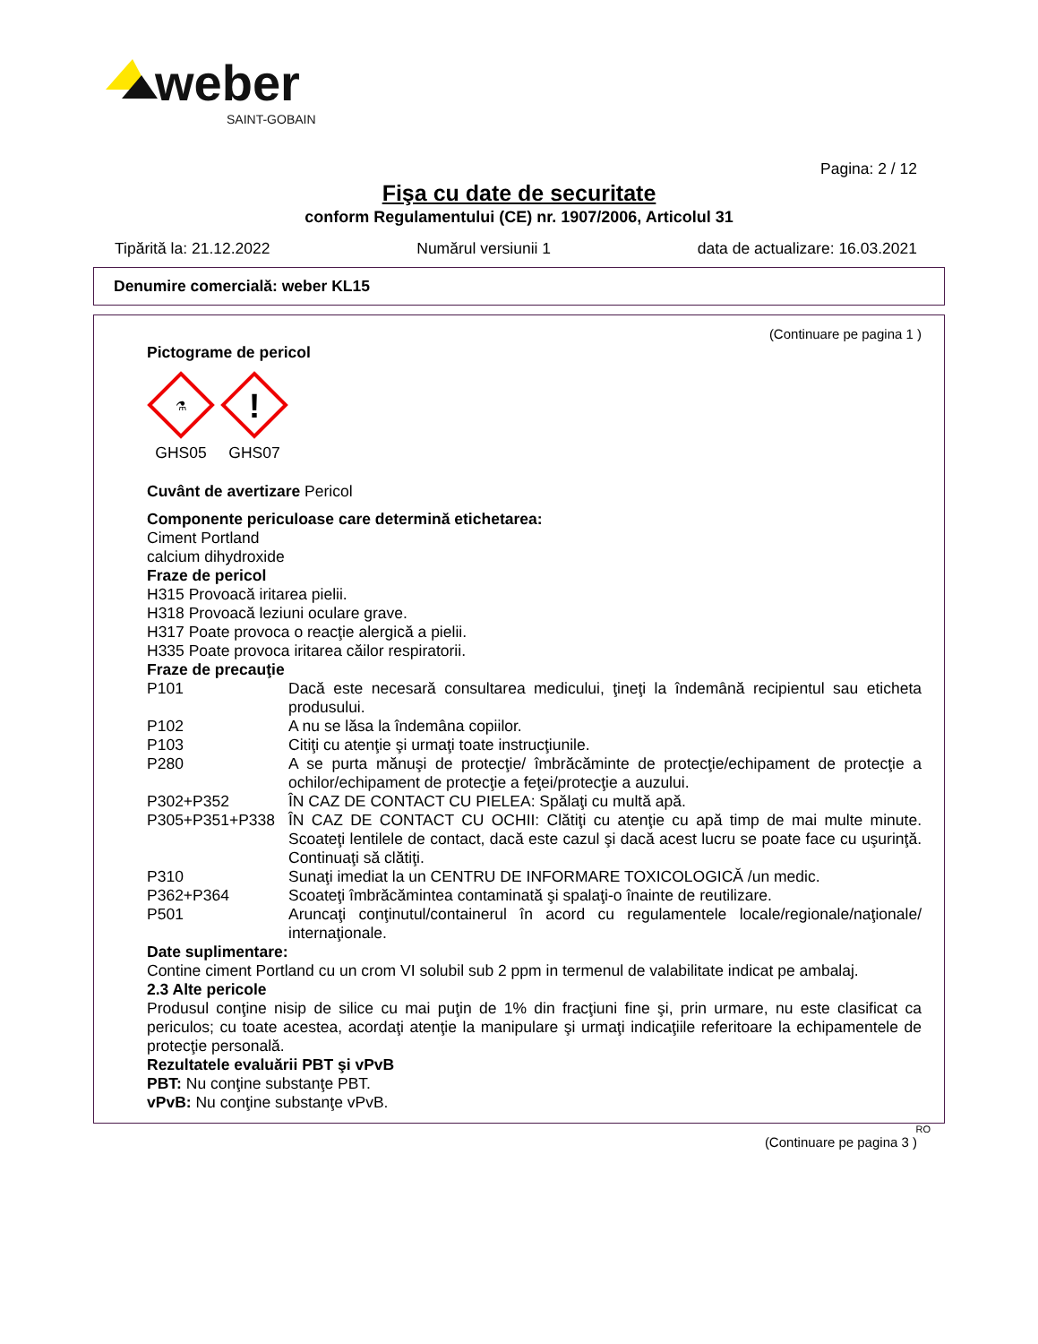weber
SAINT-GOBAIN
Pagina: 2 / 12
Fişa cu date de securitate
conform Regulamentului (CE) nr. 1907/2006, Articolul 31
Tipărită la: 21.12.2022 Numărul versiunii 1 data de actualizare: 16.03.2021
Denumire comercială: weber KL15
(Continuare pe pagina 1 )
Pictograme de pericol
⚗
GHS05
!
GHS07
Cuvânt de avertizare Pericol
Componente periculoase care determină etichetarea:
Ciment Portland
calcium dihydroxide
Fraze de pericol
H315 Provoacă iritarea pielii.
H318 Provoacă leziuni oculare grave.
H317 Poate provoca o reacţie alergică a pielii.
H335 Poate provoca iritarea căilor respiratorii.
Fraze de precauţie
P101 Dacă este necesară consultarea medicului, ţineţi la îndemână recipientul sau eticheta produsului.
P102 A nu se lăsa la îndemâna copiilor.
P103 Citiţi cu atenţie şi urmaţi toate instrucţiunile.
P280 A se purta mănuşi de protecţie/ îmbrăcăminte de protecţie/echipament de protecţie a ochilor/echipament de protecţie a feţei/protecţie a auzului.
P302+P352 ÎN CAZ DE CONTACT CU PIELEA: Spălaţi cu multă apă.
P305+P351+P338 ÎN CAZ DE CONTACT CU OCHII: Clătiţi cu atenţie cu apă timp de mai multe minute. Scoateţi lentilele de contact, dacă este cazul şi dacă acest lucru se poate face cu uşurinţă. Continuaţi să clătiţi.
P310 Sunaţi imediat la un CENTRU DE INFORMARE TOXICOLOGICĂ /un medic.
P362+P364 Scoateţi îmbrăcămintea contaminată şi spalaţi-o înainte de reutilizare.
P501 Aruncaţi conţinutul/containerul în acord cu regulamentele locale/regionale/naţionale/ internaţionale.
Date suplimentare:
Contine ciment Portland cu un crom VI solubil sub 2 ppm in termenul de valabilitate indicat pe ambalaj.
2.3 Alte pericole
Produsul conţine nisip de silice cu mai puţin de 1% din fracţiuni fine şi, prin urmare, nu este clasificat ca periculos; cu toate acestea, acordaţi atenţie la manipulare şi urmaţi indicaţiile referitoare la echipamentele de protecţie personală.
Rezultatele evaluării PBT şi vPvB
PBT: Nu conţine substanţe PBT.
vPvB: Nu conţine substanţe vPvB.
RO
(Continuare pe pagina 3 )